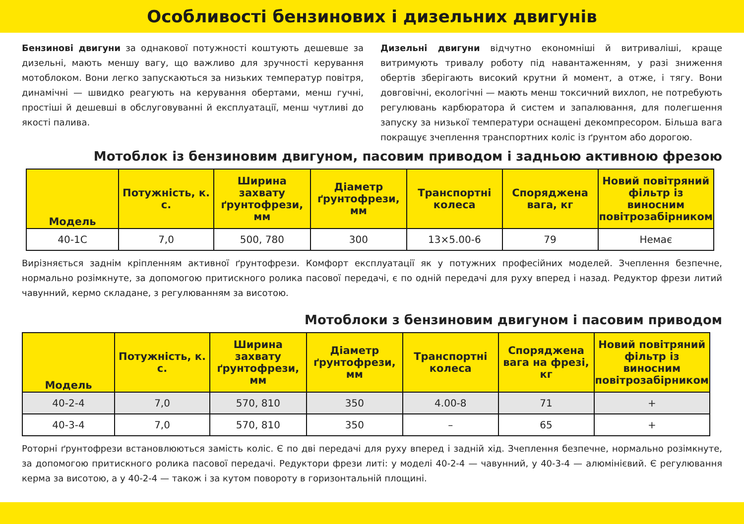Особливості бензинових і дизельних двигунів
Бензинові двигуни за однакової потужності коштують дешевше за дизельні, мають меншу вагу, що важливо для зручності керування мотоблоком. Вони легко запускаються за низьких температур повітря, динамічні — швидко реагують на керування обертами, менш гучні, простіші й дешевші в обслуговуванні й експлуатації, менш чутливі до якості палива.
Дизельні двигуни відчутно економніші й витриваліші, краще витримують тривалу роботу під навантаженням, у разі зниження обертів зберігають високий крутни й момент, а отже, і тягу. Вони довговічні, екологічні — мають менш токсичний вихлоп, не потребують регулювань карбюратора й систем и запалювання, для полегшення запуску за низької температури оснащені декомпресором. Більша вага покращує зчеплення транспортних коліс із ґрунтом або дорогою.
Мотоблок із бензиновим двигуном, пасовим приводом і задньою активною фрезою
| Модель | Потужність, к. с. | Ширина захвату ґрунтофрези, мм | Діаметр ґрунтофрези, мм | Транспортні колеса | Споряджена вага, кг | Новий повітряний фільтр із виносним повітрозабірником |
| --- | --- | --- | --- | --- | --- | --- |
| 40-1С | 7,0 | 500, 780 | 300 | 13×5.00-6 | 79 | Немає |
Вирізняється заднім кріпленням активної ґрунтофрези. Комфорт експлуатації як у потужних професійних моделей. Зчеплення безпечне, нормально розімкнуте, за допомогою притискного ролика пасової передачі, є по одній передачі для руху вперед і назад. Редуктор фрези литий чавунний, кермо складане, з регулюванням за висотою.
Мотоблоки з бензиновим двигуном і пасовим приводом
| Модель | Потужність, к. с. | Ширина захвату ґрунтофрези, мм | Діаметр ґрунтофрези, мм | Транспортні колеса | Споряджена вага на фрезі, кг | Новий повітряний фільтр із виносним повітрозабірником |
| --- | --- | --- | --- | --- | --- | --- |
| 40-2-4 | 7,0 | 570, 810 | 350 | 4.00-8 | 71 | + |
| 40-3-4 | 7,0 | 570, 810 | 350 | – | 65 | + |
Роторні ґрунтофрези встановлюються замість коліс. Є по дві передачі для руху вперед і задній хід. Зчеплення безпечне, нормально розімкнуте, за допомогою притискного ролика пасової передачі. Редуктори фрези литі: у моделі 40-2-4 — чавунний, у 40-3-4 — алюмінієвий. Є регулювання керма за висотою, а у 40-2-4 — також і за кутом повороту в горизонтальній площині.